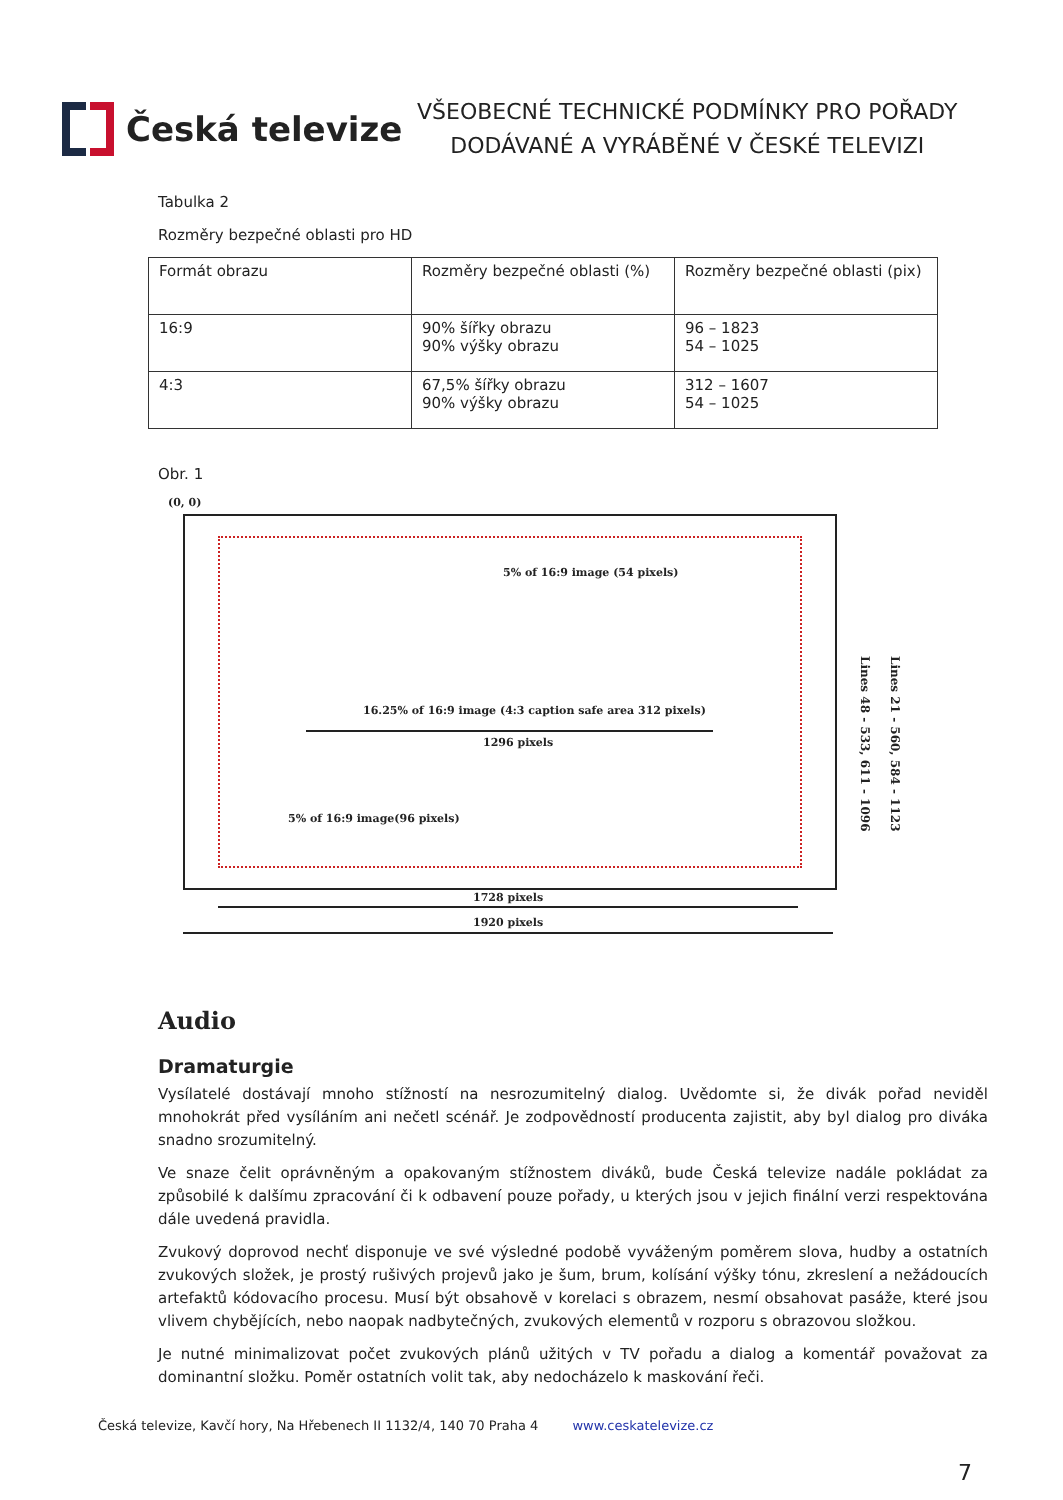Česká televize
VŠEOBECNÉ TECHNICKÉ PODMÍNKY PRO POŘADY
DODÁVANÉ A VYRÁBĚNÉ V ČESKÉ TELEVIZI
Tabulka 2
Rozměry bezpečné oblasti pro HD
| Formát obrazu | Rozměry bezpečné oblasti (%) | Rozměry bezpečné oblasti (pix) |
| 16:9 | 90% šířky obrazu 90% výšky obrazu | 96 – 1823 54 – 1025 |
| 4:3 | 67,5% šířky obrazu 90% výšky obrazu | 312 – 1607 54 – 1025 |
Obr. 1
(0, 0)
5% of 16:9 image (54 pixels)
16.25% of 16:9 image (4:3 caption safe area 312 pixels)
1296 pixels
5% of 16:9 image(96 pixels)
Lines 48 - 533, 611 - 1096
Lines 21 - 560, 584 - 1123
1728 pixels
1920 pixels
Audio
Dramaturgie
Vysílatelé dostávají mnoho stížností na nesrozumitelný dialog. Uvědomte si, že divák pořad neviděl mnohokrát před vysíláním ani nečetl scénář. Je zodpovědností producenta zajistit, aby byl dialog pro diváka snadno srozumitelný.
Ve snaze čelit oprávněným a opakovaným stížnostem diváků, bude Česká televize nadále pokládat za způsobilé k dalšímu zpracování či k odbavení pouze pořady, u kterých jsou v jejich finální verzi respektována dále uvedená pravidla.
Zvukový doprovod nechť disponuje ve své výsledné podobě vyváženým poměrem slova, hudby a ostatních zvukových složek, je prostý rušivých projevů jako je šum, brum, kolísání výšky tónu, zkreslení a nežádoucích artefaktů kódovacího procesu. Musí být obsahově v korelaci s obrazem, nesmí obsahovat pasáže, které jsou vlivem chybějících, nebo naopak nadbytečných, zvukových elementů v rozporu s obrazovou složkou.
Je nutné minimalizovat počet zvukových plánů užitých v TV pořadu a dialog a komentář považovat za dominantní složku. Poměr ostatních volit tak, aby nedocházelo k maskování řeči.
Česká televize, Kavčí hory, Na Hřebenech II 1132/4, 140 70 Praha 4 www.ceskatelevize.cz
7